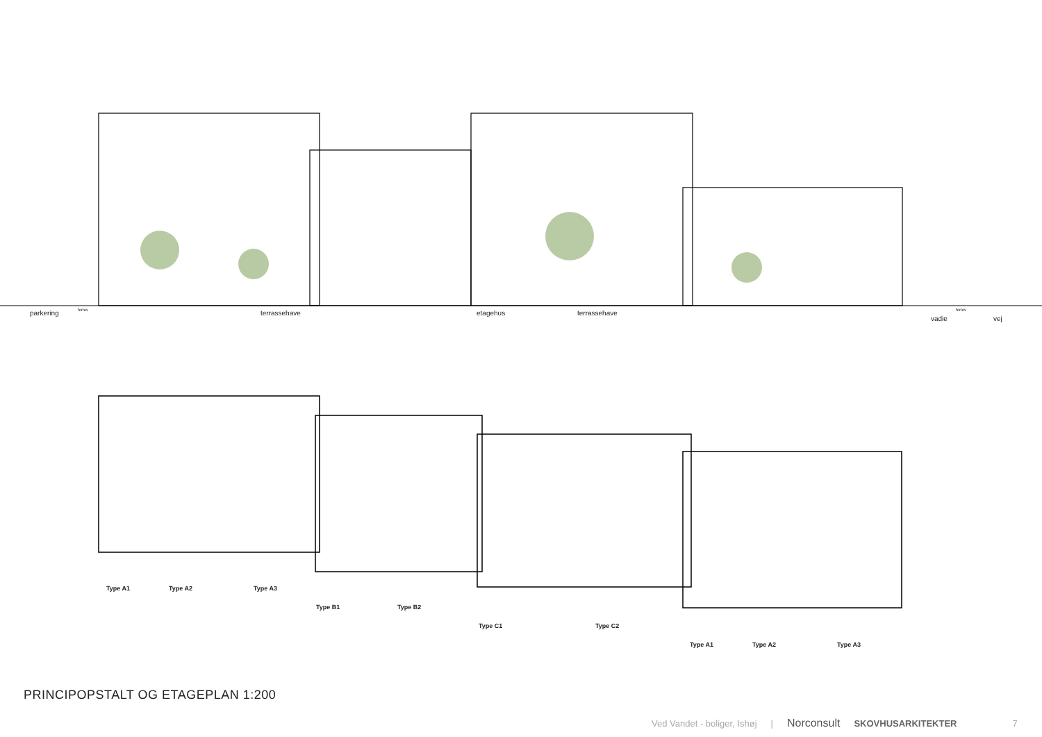parkering fortov terrassehave etagehus terrassehave
vadie
fortov
vej
Type A1 Type A2 Type A3
Type B1 Type B2
Type C1 Type C2
Type A1 Type A2 Type A3
PRINCIPOPSTALT OG ETAGEPLAN 1:200
Ved Vandet - boliger, Ishøj | Norconsult SKOVHUSARKITEKTER 7